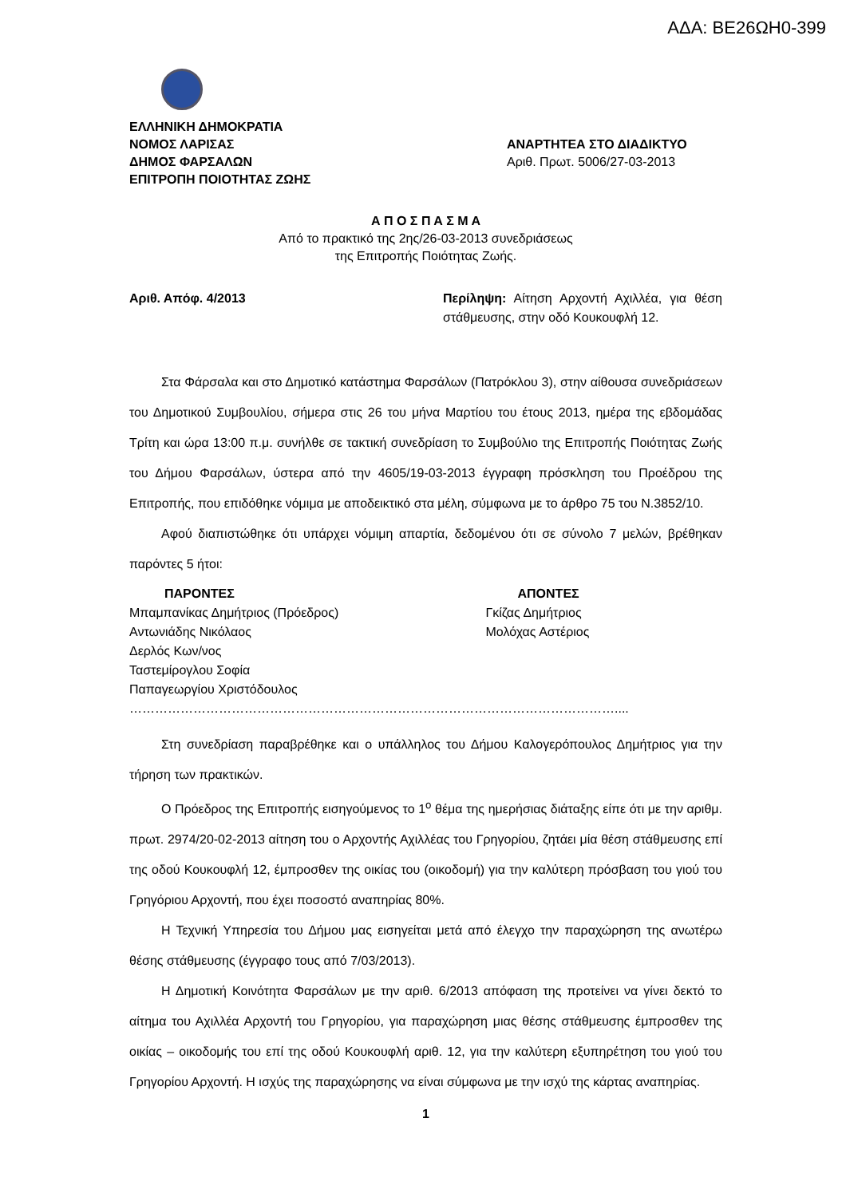ΑΔΑ: ΒΕ26ΩΗ0-399
ΕΛΛΗΝΙΚΗ ΔΗΜΟΚΡΑΤΙΑ
ΝΟΜΟΣ ΛΑΡΙΣΑΣ
ΔΗΜΟΣ ΦΑΡΣΑΛΩΝ
ΕΠΙΤΡΟΠΗ ΠΟΙΟΤΗΤΑΣ ΖΩΗΣ
ΑΝΑΡΤΗΤΕΑ ΣΤΟ ΔΙΑΔΙΚΤΥΟ
Αριθ. Πρωτ. 5006/27-03-2013
Α Π Ο Σ Π Α Σ Μ Α
Από το πρακτικό της 2ης/26-03-2013 συνεδριάσεως
της Επιτροπής Ποιότητας Ζωής.
Αριθ. Απόφ. 4/2013 Περίληψη: Αίτηση Αρχοντή Αχιλλέα, για θέση στάθμευσης, στην οδό Κουκουφλή 12.
Στα Φάρσαλα και στο Δημοτικό κατάστημα Φαρσάλων (Πατρόκλου 3), στην αίθουσα συνεδριάσεων του Δημοτικού Συμβουλίου, σήμερα στις 26 του μήνα Μαρτίου του έτους 2013, ημέρα της εβδομάδας Τρίτη και ώρα 13:00 π.μ. συνήλθε σε τακτική συνεδρίαση το Συμβούλιο της Επιτροπής Ποιότητας Ζωής του Δήμου Φαρσάλων, ύστερα από την 4605/19-03-2013 έγγραφη πρόσκληση του Προέδρου της Επιτροπής, που επιδόθηκε νόμιμα με αποδεικτικό στα μέλη, σύμφωνα με το άρθρο 75 του Ν.3852/10.
Αφού διαπιστώθηκε ότι υπάρχει νόμιμη απαρτία, δεδομένου ότι σε σύνολο 7 μελών, βρέθηκαν παρόντες 5 ήτοι:
ΠΑΡΟΝΤΕΣ
Μπαμπανίκας Δημήτριος (Πρόεδρος)
Αντωνιάδης Νικόλαος
Δερλός Κων/νος
Ταστεμίρογλου Σοφία
Παπαγεωργίου Χριστόδουλος
ΑΠΟΝΤΕΣ
Γκίζας Δημήτριος
Μολόχας Αστέριος
……………………………………………………………………………………………………....
Στη συνεδρίαση παραβρέθηκε και ο υπάλληλος του Δήμου Καλογερόπουλος Δημήτριος για την τήρηση των πρακτικών.
Ο Πρόεδρος της Επιτροπής εισηγούμενος το 1<sup>ο</sup> θέμα της ημερήσιας διάταξης είπε ότι με την αριθμ. πρωτ. 2974/20-02-2013 αίτηση του ο Αρχοντής Αχιλλέας του Γρηγορίου, ζητάει μία θέση στάθμευσης επί της οδού Κουκουφλή 12, έμπροσθεν της οικίας του (οικοδομή) για την καλύτερη πρόσβαση του γιού του Γρηγόριου Αρχοντή, που έχει ποσοστό αναπηρίας 80%.
Η Τεχνική Υπηρεσία του Δήμου μας εισηγείται μετά από έλεγχο την παραχώρηση της ανωτέρω θέσης στάθμευσης (έγγραφο τους από 7/03/2013).
Η Δημοτική Κοινότητα Φαρσάλων με την αριθ. 6/2013 απόφαση της προτείνει να γίνει δεκτό το αίτημα του Αχιλλέα Αρχοντή του Γρηγορίου, για παραχώρηση μιας θέσης στάθμευσης έμπροσθεν της οικίας – οικοδομής του επί της οδού Κουκουφλή αριθ. 12, για την καλύτερη εξυπηρέτηση του γιού του Γρηγορίου Αρχοντή. Η ισχύς της παραχώρησης να είναι σύμφωνα με την ισχύ της κάρτας αναπηρίας.
1